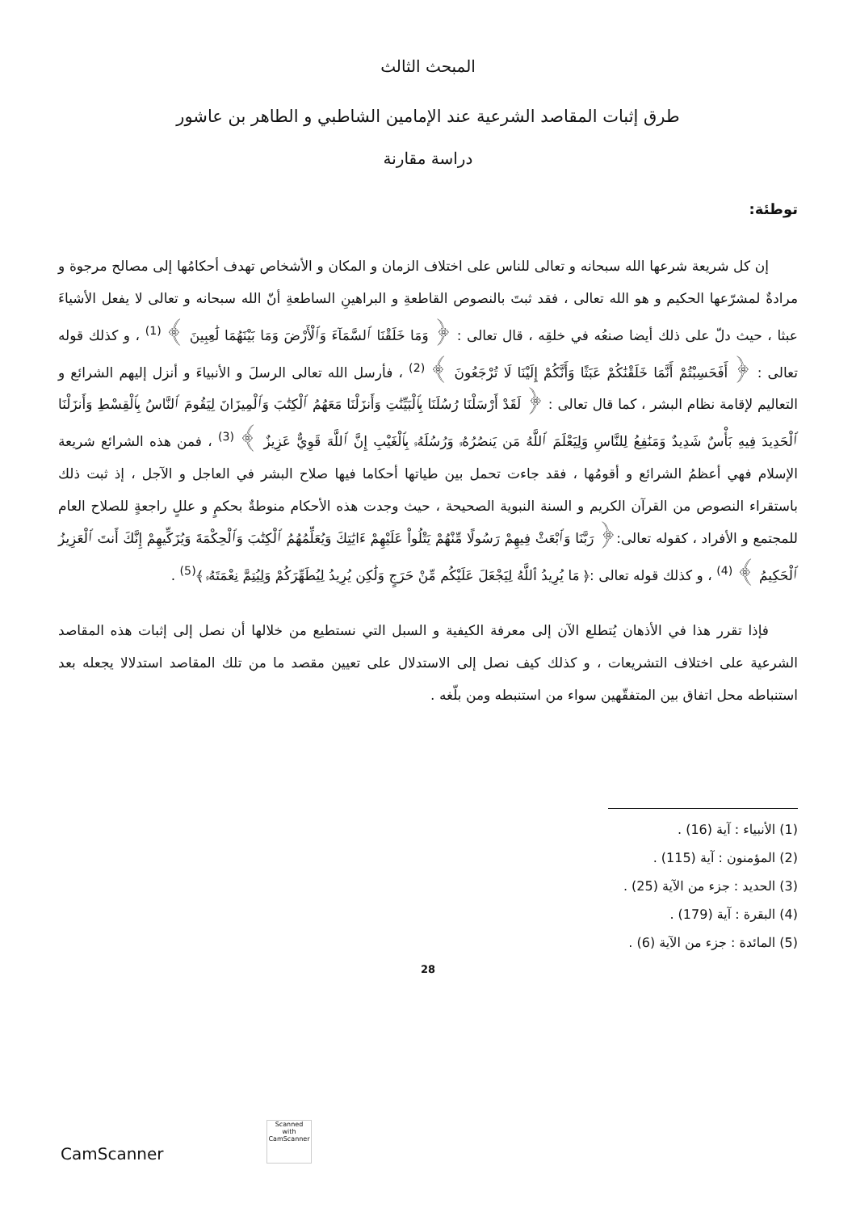المبحث الثالث
طرق إثبات المقاصد الشرعية عند الإمامين الشاطبي و الطاهر بن عاشور
دراسة مقارنة
توطئة:
إن كل شريعة شرعها الله سبحانه و تعالى للناس على اختلاف الزمان و المكان و الأشخاص تهدف أحكامُها إلى مصالح مرجوة و مرادةٌ لمشرّعها الحكيم و هو الله تعالى ، فقد ثبتَ بالنصوص القاطعةِ و البراهينِ الساطعةِ أنّ الله سبحانه و تعالى لا يفعل الأشياءَ عبثا ، حيث دلّ على ذلك أيضا صنعُه في خلقِه ، قال تعالى : ﴿ وَمَا خَلَقْنَا ٱلسَّمَآءَ وَٱلْأَرْضَ وَمَا بَيْنَهُمَا لَٰعِبِينَ ﴾ <sup>(1)</sup> ، و كذلك قوله تعالى : ﴿ أَفَحَسِبْتُمْ أَنَّمَا خَلَقْنَٰكُمْ عَبَثًا وَأَنَّكُمْ إِلَيْنَا لَا تُرْجَعُونَ ﴾ <sup>(2)</sup> ، فأرسل الله تعالى الرسلَ و الأنبياءَ و أنزل إليهم الشرائع و التعاليم لإقامة نظام البشر ، كما قال تعالى : ﴿ لَقَدْ أَرْسَلْنَا رُسُلَنَا بِٱلْبَيِّنَٰتِ وَأَنزَلْنَا مَعَهُمُ ٱلْكِتَٰبَ وَٱلْمِيزَانَ لِيَقُومَ ٱلنَّاسُ بِٱلْقِسْطِ وَأَنزَلْنَا ٱلْحَدِيدَ فِيهِ بَأْسٌ شَدِيدٌ وَمَنَٰفِعُ لِلنَّاسِ وَلِيَعْلَمَ ٱللَّهُ مَن يَنصُرُهُۥ وَرُسُلَهُۥ بِٱلْغَيْبِ إِنَّ ٱللَّهَ قَوِيٌّ عَزِيزٌ ﴾ <sup>(3)</sup> ، فمن هذه الشرائع شريعة الإسلام فهي أعظمُ الشرائع و أقومُها ، فقد جاءت تحمل بين طياتها أحكاما فيها صلاح البشر في العاجل و الآجل ، إذ ثبت ذلك باستقراء النصوص من القرآن الكريم و السنة النبوية الصحيحة ، حيث وجدت هذه الأحكام منوطةٌ بحكمٍ و عللٍ راجعةٍ للصلاح العام للمجتمع و الأفراد ، كقوله تعالى:﴿ رَبَّنَا وَٱبْعَثْ فِيهِمْ رَسُولًا مِّنْهُمْ يَتْلُواْ عَلَيْهِمْ ءَايَٰتِكَ وَيُعَلِّمُهُمُ ٱلْكِتَٰبَ وَٱلْحِكْمَةَ وَيُزَكِّيهِمْ إِنَّكَ أَنتَ ٱلْعَزِيزُ ٱلْحَكِيمُ ﴾ <sup>(4)</sup> ، و كذلك قوله تعالى :﴿ مَا يُرِيدُ ٱللَّهُ لِيَجْعَلَ عَلَيْكُم مِّنْ حَرَجٍ وَلَٰكِن يُرِيدُ لِيُطَهِّرَكُمْ وَلِيُتِمَّ نِعْمَتَهُۥ ﴾<sup>(5)</sup> .
فإذا تقرر هذا في الأذهان يُتطلع الآن إلى معرفة الكيفية و السبل التي نستطيع من خلالها أن نصل إلى إثبات هذه المقاصد الشرعية على اختلاف التشريعات ، و كذلك كيف نصل إلى الاستدلال على تعيين مقصد ما من تلك المقاصد استدلالا يجعله بعد استنباطه محل اتفاق بين المتفقّهين سواء من استنبطه ومن بلّغه .
(1) الأنبياء : آية (16) .
(2) المؤمنون : آية (115) .
(3) الحديد : جزء من الآية (25) .
(4) البقرة : آية (179) .
(5) المائدة : جزء من الآية (6) .
28
Scanned with
CamScanner
CamScanner